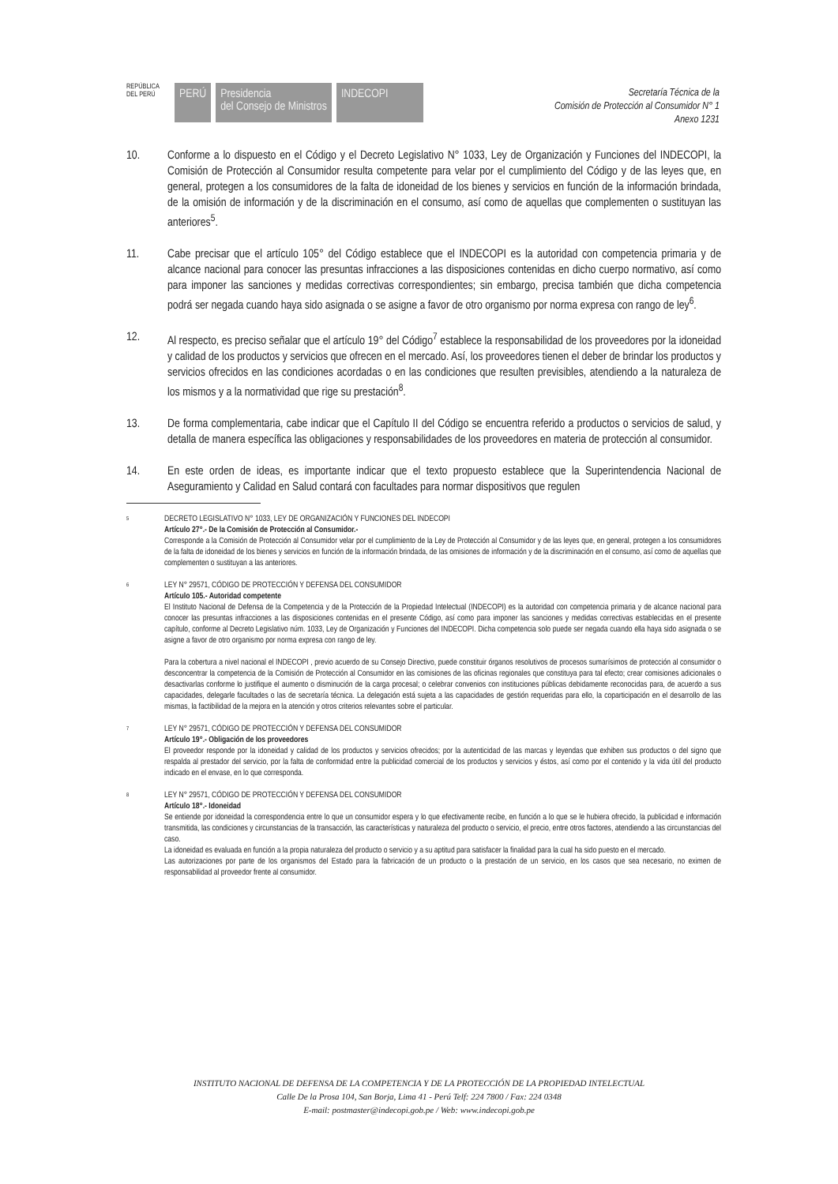REPÚBLICA DEL PERÚ
PERÚ Presidencia
del Consejo de Ministros
INDECOPI
Secretaría Técnica de la
Comisión de Protección al Consumidor N° 1
Anexo 1231
10. Conforme a lo dispuesto en el Código y el Decreto Legislativo N° 1033, Ley de Organización y Funciones del INDECOPI, la Comisión de Protección al Consumidor resulta competente para velar por el cumplimiento del Código y de las leyes que, en general, protegen a los consumidores de la falta de idoneidad de los bienes y servicios en función de la información brindada, de la omisión de información y de la discriminación en el consumo, así como de aquellas que complementen o sustituyan las anteriores<sup>5</sup>.
11. Cabe precisar que el artículo 105° del Código establece que el INDECOPI es la autoridad con competencia primaria y de alcance nacional para conocer las presuntas infracciones a las disposiciones contenidas en dicho cuerpo normativo, así como para imponer las sanciones y medidas correctivas correspondientes; sin embargo, precisa también que dicha competencia podrá ser negada cuando haya sido asignada o se asigne a favor de otro organismo por norma expresa con rango de ley<sup>6</sup>.
12. Al respecto, es preciso señalar que el artículo 19° del Código<sup>7</sup> establece la responsabilidad de los proveedores por la idoneidad y calidad de los productos y servicios que ofrecen en el mercado. Así, los proveedores tienen el deber de brindar los productos y servicios ofrecidos en las condiciones acordadas o en las condiciones que resulten previsibles, atendiendo a la naturaleza de los mismos y a la normatividad que rige su prestación<sup>8</sup>.
13. De forma complementaria, cabe indicar que el Capítulo II del Código se encuentra referido a productos o servicios de salud, y detalla de manera específica las obligaciones y responsabilidades de los proveedores en materia de protección al consumidor.
14. En este orden de ideas, es importante indicar que el texto propuesto establece que la Superintendencia Nacional de Aseguramiento y Calidad en Salud contará con facultades para normar dispositivos que regulen
5
DECRETO LEGISLATIVO N° 1033, LEY DE ORGANIZACIÓN Y FUNCIONES DEL INDECOPI
Artículo 27°.- De la Comisión de Protección al Consumidor.-
Corresponde a la Comisión de Protección al Consumidor velar por el cumplimiento de la Ley de Protección al Consumidor y de las leyes que, en general, protegen a los consumidores de la falta de idoneidad de los bienes y servicios en función de la información brindada, de las omisiones de información y de la discriminación en el consumo, así como de aquellas que complementen o sustituyan a las anteriores.
6
LEY N° 29571, CÓDIGO DE PROTECCIÓN Y DEFENSA DEL CONSUMIDOR
Artículo 105.- Autoridad competente
El Instituto Nacional de Defensa de la Competencia y de la Protección de la Propiedad Intelectual (INDECOPI) es la autoridad con competencia primaria y de alcance nacional para conocer las presuntas infracciones a las disposiciones contenidas en el presente Código, así como para imponer las sanciones y medidas correctivas establecidas en el presente capítulo, conforme al Decreto Legislativo núm. 1033, Ley de Organización y Funciones del INDECOPI. Dicha competencia solo puede ser negada cuando ella haya sido asignada o se asigne a favor de otro organismo por norma expresa con rango de ley.
Para la cobertura a nivel nacional el INDECOPI , previo acuerdo de su Consejo Directivo, puede constituir órganos resolutivos de procesos sumarísimos de protección al consumidor o desconcentrar la competencia de la Comisión de Protección al Consumidor en las comisiones de las oficinas regionales que constituya para tal efecto; crear comisiones adicionales o desactivarlas conforme lo justifique el aumento o disminución de la carga procesal; o celebrar convenios con instituciones públicas debidamente reconocidas para, de acuerdo a sus capacidades, delegarle facultades o las de secretaría técnica. La delegación está sujeta a las capacidades de gestión requeridas para ello, la coparticipación en el desarrollo de las mismas, la factibilidad de la mejora en la atención y otros criterios relevantes sobre el particular.
7
LEY N° 29571, CÓDIGO DE PROTECCIÓN Y DEFENSA DEL CONSUMIDOR
Artículo 19°.- Obligación de los proveedores
El proveedor responde por la idoneidad y calidad de los productos y servicios ofrecidos; por la autenticidad de las marcas y leyendas que exhiben sus productos o del signo que respalda al prestador del servicio, por la falta de conformidad entre la publicidad comercial de los productos y servicios y éstos, así como por el contenido y la vida útil del producto indicado en el envase, en lo que corresponda.
8
LEY N° 29571, CÓDIGO DE PROTECCIÓN Y DEFENSA DEL CONSUMIDOR
Artículo 18°.- Idoneidad
Se entiende por idoneidad la correspondencia entre lo que un consumidor espera y lo que efectivamente recibe, en función a lo que se le hubiera ofrecido, la publicidad e información transmitida, las condiciones y circunstancias de la transacción, las características y naturaleza del producto o servicio, el precio, entre otros factores, atendiendo a las circunstancias del caso.
La idoneidad es evaluada en función a la propia naturaleza del producto o servicio y a su aptitud para satisfacer la finalidad para la cual ha sido puesto en el mercado.
Las autorizaciones por parte de los organismos del Estado para la fabricación de un producto o la prestación de un servicio, en los casos que sea necesario, no eximen de responsabilidad al proveedor frente al consumidor.
INSTITUTO NACIONAL DE DEFENSA DE LA COMPETENCIA Y DE LA PROTECCIÓN DE LA PROPIEDAD INTELECTUAL
Calle De la Prosa 104, San Borja, Lima 41 - Perú Telf: 224 7800 / Fax: 224 0348
E-mail: postmaster@indecopi.gob.pe / Web: www.indecopi.gob.pe